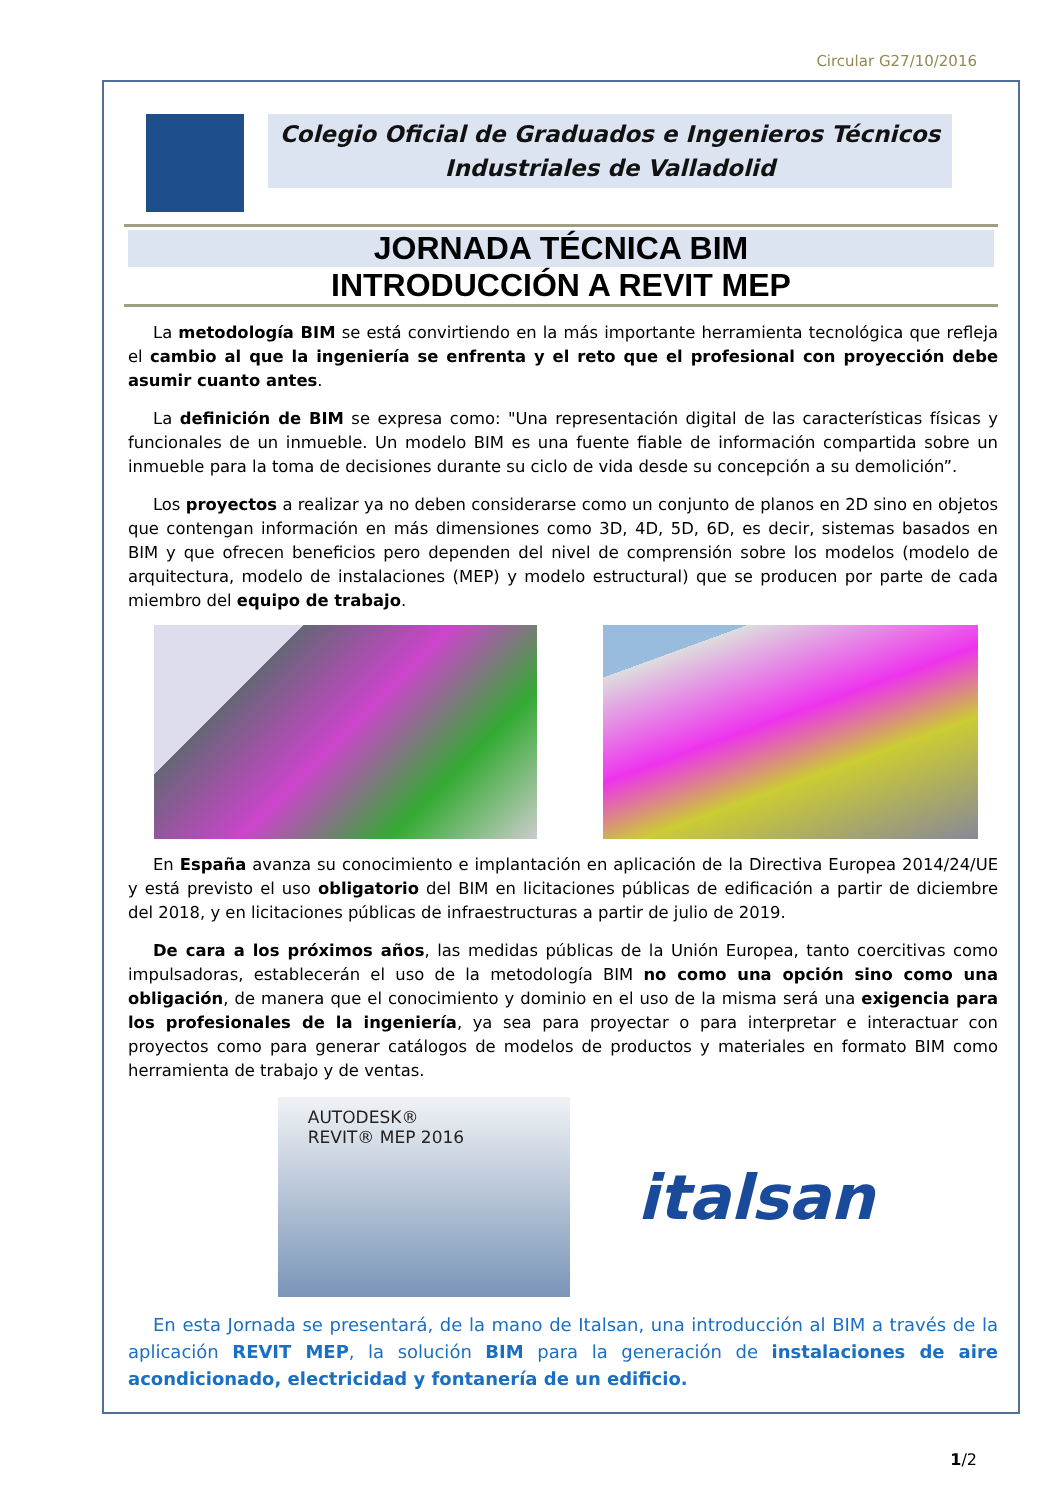Circular G27/10/2016
Colegio Oficial de Graduados e Ingenieros Técnicos
Industriales de Valladolid
JORNADA TÉCNICA BIM
INTRODUCCIÓN A REVIT MEP
La metodología BIM se está convirtiendo en la más importante herramienta tecnológica que refleja el cambio al que la ingeniería se enfrenta y el reto que el profesional con proyección debe asumir cuanto antes.
La definición de BIM se expresa como: "Una representación digital de las características físicas y funcionales de un inmueble. Un modelo BIM es una fuente fiable de información compartida sobre un inmueble para la toma de decisiones durante su ciclo de vida desde su concepción a su demolición”.
Los proyectos a realizar ya no deben considerarse como un conjunto de planos en 2D sino en objetos que contengan información en más dimensiones como 3D, 4D, 5D, 6D, es decir, sistemas basados en BIM y que ofrecen beneficios pero dependen del nivel de comprensión sobre los modelos (modelo de arquitectura, modelo de instalaciones (MEP) y modelo estructural) que se producen por parte de cada miembro del equipo de trabajo.
En España avanza su conocimiento e implantación en aplicación de la Directiva Europea 2014/24/UE y está previsto el uso obligatorio del BIM en licitaciones públicas de edificación a partir de diciembre del 2018, y en licitaciones públicas de infraestructuras a partir de julio de 2019.
De cara a los próximos años, las medidas públicas de la Unión Europea, tanto coercitivas como impulsadoras, establecerán el uso de la metodología BIM no como una opción sino como una obligación, de manera que el conocimiento y dominio en el uso de la misma será una exigencia para los profesionales de la ingeniería, ya sea para proyectar o para interpretar e interactuar con proyectos como para generar catálogos de modelos de productos y materiales en formato BIM como herramienta de trabajo y de ventas.
AUTODESK®
REVIT® MEP 2016
italsan
En esta Jornada se presentará, de la mano de Italsan, una introducción al BIM a través de la aplicación REVIT MEP, la solución BIM para la generación de instalaciones de aire acondicionado, electricidad y fontanería de un edificio.
1/2